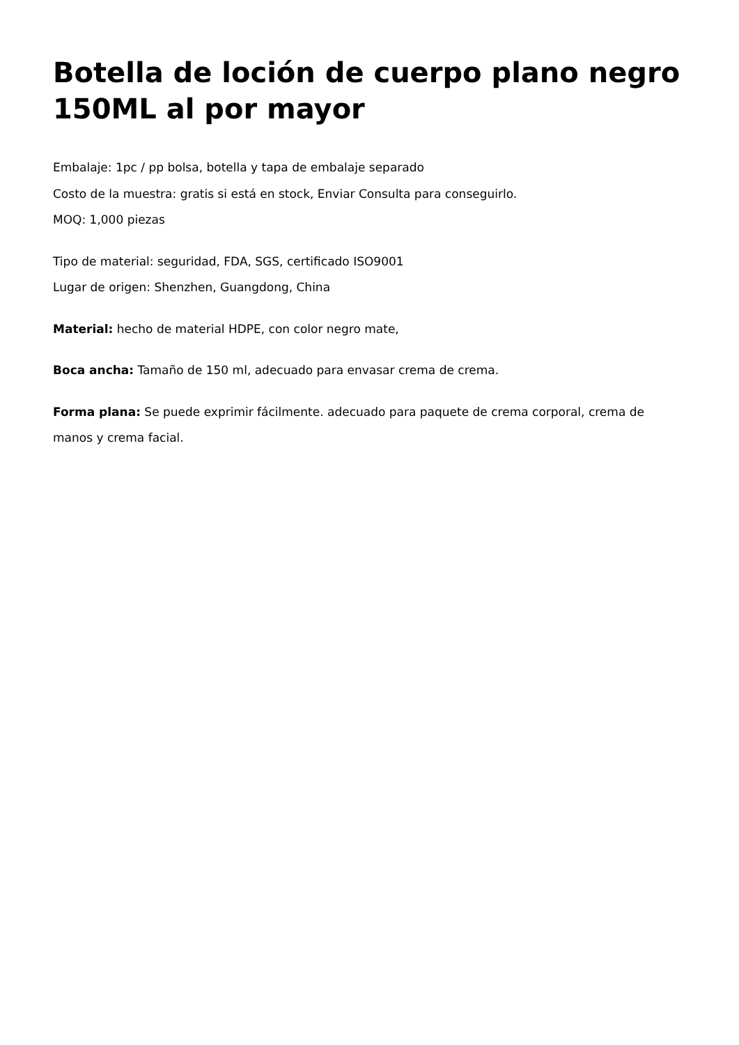Botella de loción de cuerpo plano negro 150ML al por mayor
Embalaje: 1pc / pp bolsa, botella y tapa de embalaje separado
Costo de la muestra: gratis si está en stock, Enviar Consulta para conseguirlo.
MOQ: 1,000 piezas
Tipo de material: seguridad, FDA, SGS, certificado ISO9001
Lugar de origen: Shenzhen, Guangdong, China
Material: hecho de material HDPE, con color negro mate,
Boca ancha: Tamaño de 150 ml, adecuado para envasar crema de crema.
Forma plana: Se puede exprimir fácilmente. adecuado para paquete de crema corporal, crema de manos y crema facial.